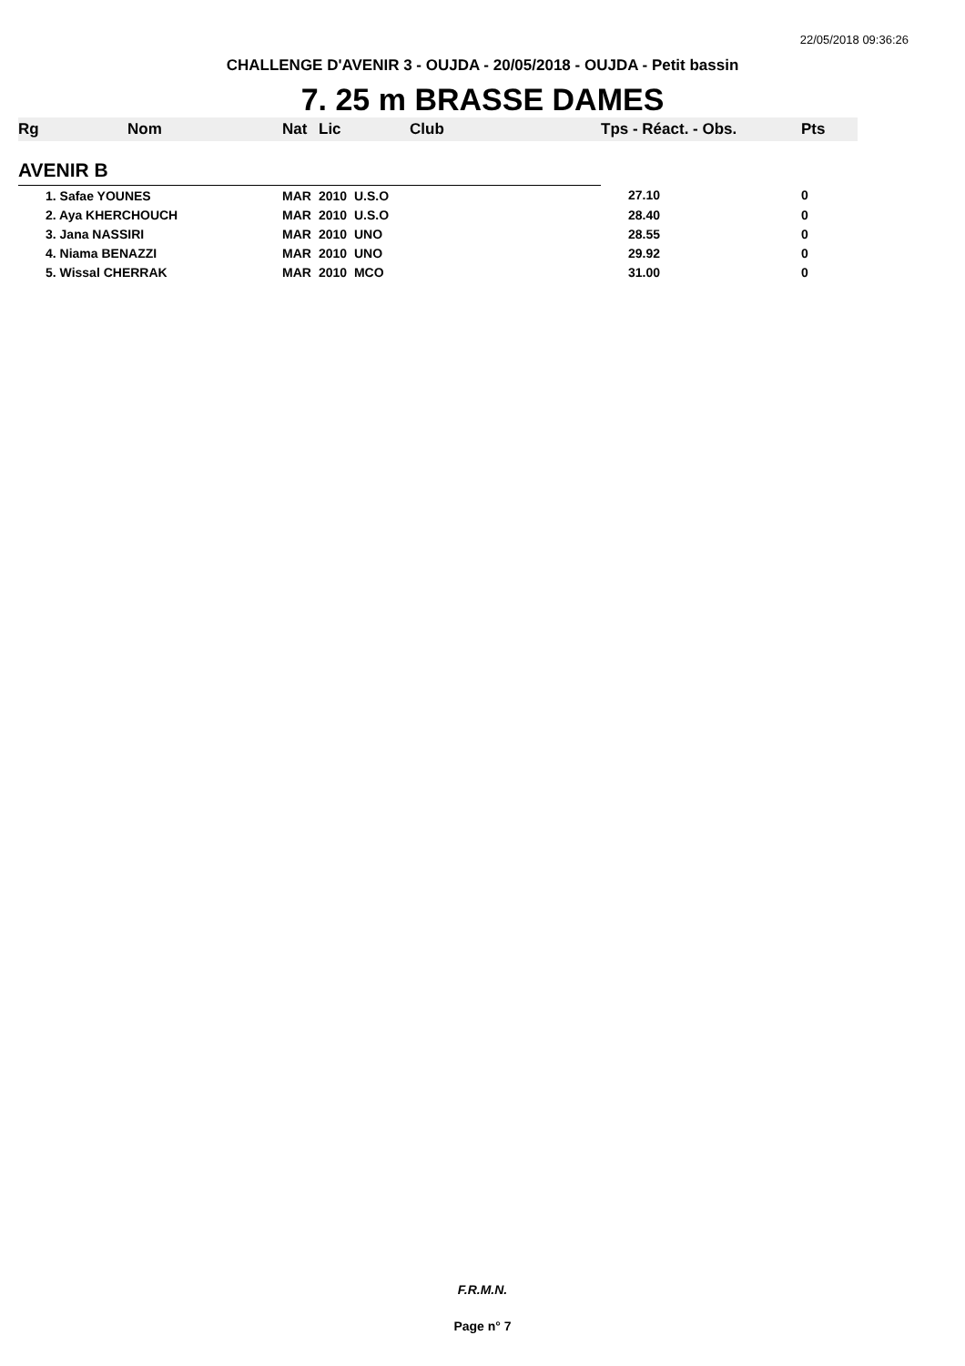22/05/2018 09:36:26
CHALLENGE D'AVENIR 3 - OUJDA - 20/05/2018 - OUJDA - Petit bassin
7. 25 m BRASSE DAMES
| Rg | Nom | Nat | Lic | Club | Tps - Réact. - Obs. | Pts |
| --- | --- | --- | --- | --- | --- | --- |
| AVENIR B | | | | | | |
| 1. Safae YOUNES | | MAR | 2010 U.S.O | | 27.10 | 0 |
| 2. Aya KHERCHOUCH | | MAR | 2010 U.S.O | | 28.40 | 0 |
| 3. Jana NASSIRI | | MAR | 2010 UNO | | 28.55 | 0 |
| 4. Niama BENAZZI | | MAR | 2010 UNO | | 29.92 | 0 |
| 5. Wissal CHERRAK | | MAR | 2010 MCO | | 31.00 | 0 |
F.R.M.N.
Page n° 7